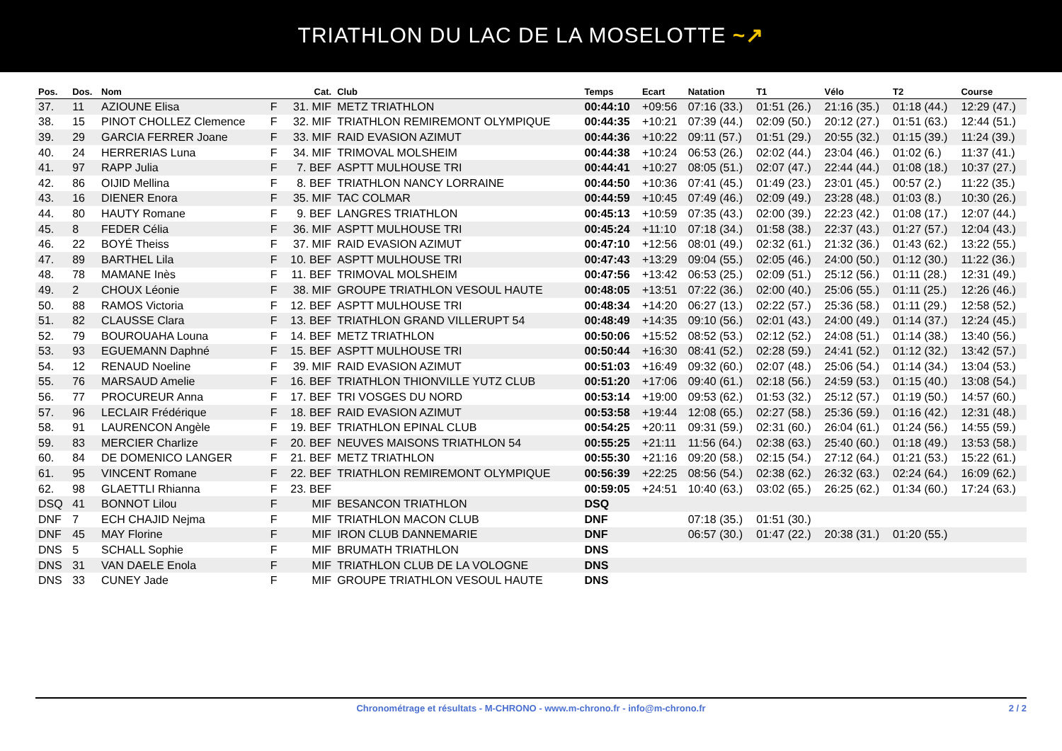TRIATHLON DU LAC DE LA MOSELOTTE ~↗
| Pos. | Dos. | Nom | | Cat. | Club | Temps | Ecart | Natation | T1 | Vélo | T2 | Course |
| --- | --- | --- | --- | --- | --- | --- | --- | --- | --- | --- | --- | --- |
| 37. | 11 | AZIOUNE Elisa | F | 31. MIF | METZ TRIATHLON | 00:44:10 | +09:56 | 07:16 (33.) | 01:51 (26.) | 21:16 (35.) | 01:18 (44.) | 12:29 (47.) |
| 38. | 15 | PINOT CHOLLEZ Clemence | F | 32. MIF | TRIATHLON REMIREMONT OLYMPIQUE | 00:44:35 | +10:21 | 07:39 (44.) | 02:09 (50.) | 20:12 (27.) | 01:51 (63.) | 12:44 (51.) |
| 39. | 29 | GARCIA FERRER Joane | F | 33. MIF | RAID EVASION AZIMUT | 00:44:36 | +10:22 | 09:11 (57.) | 01:51 (29.) | 20:55 (32.) | 01:15 (39.) | 11:24 (39.) |
| 40. | 24 | HERRERIAS Luna | F | 34. MIF | TRIMOVAL MOLSHEIM | 00:44:38 | +10:24 | 06:53 (26.) | 02:02 (44.) | 23:04 (46.) | 01:02 (6.) | 11:37 (41.) |
| 41. | 97 | RAPP Julia | F | 7. BEF | ASPTT MULHOUSE TRI | 00:44:41 | +10:27 | 08:05 (51.) | 02:07 (47.) | 22:44 (44.) | 01:08 (18.) | 10:37 (27.) |
| 42. | 86 | OIJID Mellina | F | 8. BEF | TRIATHLON NANCY LORRAINE | 00:44:50 | +10:36 | 07:41 (45.) | 01:49 (23.) | 23:01 (45.) | 00:57 (2.) | 11:22 (35.) |
| 43. | 16 | DIENER Enora | F | 35. MIF | TAC COLMAR | 00:44:59 | +10:45 | 07:49 (46.) | 02:09 (49.) | 23:28 (48.) | 01:03 (8.) | 10:30 (26.) |
| 44. | 80 | HAUTY Romane | F | 9. BEF | LANGRES TRIATHLON | 00:45:13 | +10:59 | 07:35 (43.) | 02:00 (39.) | 22:23 (42.) | 01:08 (17.) | 12:07 (44.) |
| 45. | 8 | FEDER Célia | F | 36. MIF | ASPTT MULHOUSE TRI | 00:45:24 | +11:10 | 07:18 (34.) | 01:58 (38.) | 22:37 (43.) | 01:27 (57.) | 12:04 (43.) |
| 46. | 22 | BOYÉ Theiss | F | 37. MIF | RAID EVASION AZIMUT | 00:47:10 | +12:56 | 08:01 (49.) | 02:32 (61.) | 21:32 (36.) | 01:43 (62.) | 13:22 (55.) |
| 47. | 89 | BARTHEL Lila | F | 10. BEF | ASPTT MULHOUSE TRI | 00:47:43 | +13:29 | 09:04 (55.) | 02:05 (46.) | 24:00 (50.) | 01:12 (30.) | 11:22 (36.) |
| 48. | 78 | MAMANE Inès | F | 11. BEF | TRIMOVAL MOLSHEIM | 00:47:56 | +13:42 | 06:53 (25.) | 02:09 (51.) | 25:12 (56.) | 01:11 (28.) | 12:31 (49.) |
| 49. | 2 | CHOUX Léonie | F | 38. MIF | GROUPE TRIATHLON VESOUL HAUTE | 00:48:05 | +13:51 | 07:22 (36.) | 02:00 (40.) | 25:06 (55.) | 01:11 (25.) | 12:26 (46.) |
| 50. | 88 | RAMOS Victoria | F | 12. BEF | ASPTT MULHOUSE TRI | 00:48:34 | +14:20 | 06:27 (13.) | 02:22 (57.) | 25:36 (58.) | 01:11 (29.) | 12:58 (52.) |
| 51. | 82 | CLAUSSE Clara | F | 13. BEF | TRIATHLON GRAND VILLERUPT 54 | 00:48:49 | +14:35 | 09:10 (56.) | 02:01 (43.) | 24:00 (49.) | 01:14 (37.) | 12:24 (45.) |
| 52. | 79 | BOUROUAHA Louna | F | 14. BEF | METZ TRIATHLON | 00:50:06 | +15:52 | 08:52 (53.) | 02:12 (52.) | 24:08 (51.) | 01:14 (38.) | 13:40 (56.) |
| 53. | 93 | EGUEMANN Daphné | F | 15. BEF | ASPTT MULHOUSE TRI | 00:50:44 | +16:30 | 08:41 (52.) | 02:28 (59.) | 24:41 (52.) | 01:12 (32.) | 13:42 (57.) |
| 54. | 12 | RENAUD Noeline | F | 39. MIF | RAID EVASION AZIMUT | 00:51:03 | +16:49 | 09:32 (60.) | 02:07 (48.) | 25:06 (54.) | 01:14 (34.) | 13:04 (53.) |
| 55. | 76 | MARSAUD Amelie | F | 16. BEF | TRIATHLON THIONVILLE YUTZ CLUB | 00:51:20 | +17:06 | 09:40 (61.) | 02:18 (56.) | 24:59 (53.) | 01:15 (40.) | 13:08 (54.) |
| 56. | 77 | PROCUREUR Anna | F | 17. BEF | TRI VOSGES DU NORD | 00:53:14 | +19:00 | 09:53 (62.) | 01:53 (32.) | 25:12 (57.) | 01:19 (50.) | 14:57 (60.) |
| 57. | 96 | LECLAIR Frédérique | F | 18. BEF | RAID EVASION AZIMUT | 00:53:58 | +19:44 | 12:08 (65.) | 02:27 (58.) | 25:36 (59.) | 01:16 (42.) | 12:31 (48.) |
| 58. | 91 | LAURENCON Angèle | F | 19. BEF | TRIATHLON EPINAL CLUB | 00:54:25 | +20:11 | 09:31 (59.) | 02:31 (60.) | 26:04 (61.) | 01:24 (56.) | 14:55 (59.) |
| 59. | 83 | MERCIER Charlize | F | 20. BEF | NEUVES MAISONS TRIATHLON 54 | 00:55:25 | +21:11 | 11:56 (64.) | 02:38 (63.) | 25:40 (60.) | 01:18 (49.) | 13:53 (58.) |
| 60. | 84 | DE DOMENICO LANGER | F | 21. BEF | METZ TRIATHLON | 00:55:30 | +21:16 | 09:20 (58.) | 02:15 (54.) | 27:12 (64.) | 01:21 (53.) | 15:22 (61.) |
| 61. | 95 | VINCENT Romane | F | 22. BEF | TRIATHLON REMIREMONT OLYMPIQUE | 00:56:39 | +22:25 | 08:56 (54.) | 02:38 (62.) | 26:32 (63.) | 02:24 (64.) | 16:09 (62.) |
| 62. | 98 | GLAETTLI Rhianna | F | 23. BEF | | 00:59:05 | +24:51 | 10:40 (63.) | 03:02 (65.) | 26:25 (62.) | 01:34 (60.) | 17:24 (63.) |
| DSQ | 41 | BONNOT Lilou | F | MIF | BESANCON TRIATHLON | DSQ | | | | | | |
| DNF | 7 | ECH CHAJID Nejma | F | MIF | TRIATHLON MACON CLUB | DNF | | 07:18 (35.) | 01:51 (30.) | | | |
| DNF | 45 | MAY Florine | F | MIF | IRON CLUB DANNEMARIE | DNF | | 06:57 (30.) | 01:47 (22.) | 20:38 (31.) | 01:20 (55.) | |
| DNS | 5 | SCHALL Sophie | F | MIF | BRUMATH TRIATHLON | DNS | | | | | | |
| DNS | 31 | VAN DAELE Enola | F | MIF | TRIATHLON CLUB DE LA VOLOGNE | DNS | | | | | | |
| DNS | 33 | CUNEY Jade | F | MIF | GROUPE TRIATHLON VESOUL HAUTE | DNS | | | | | | |
Chronométrage et résultats - M-CHRONO - www.m-chrono.fr - info@m-chrono.fr 2 / 2